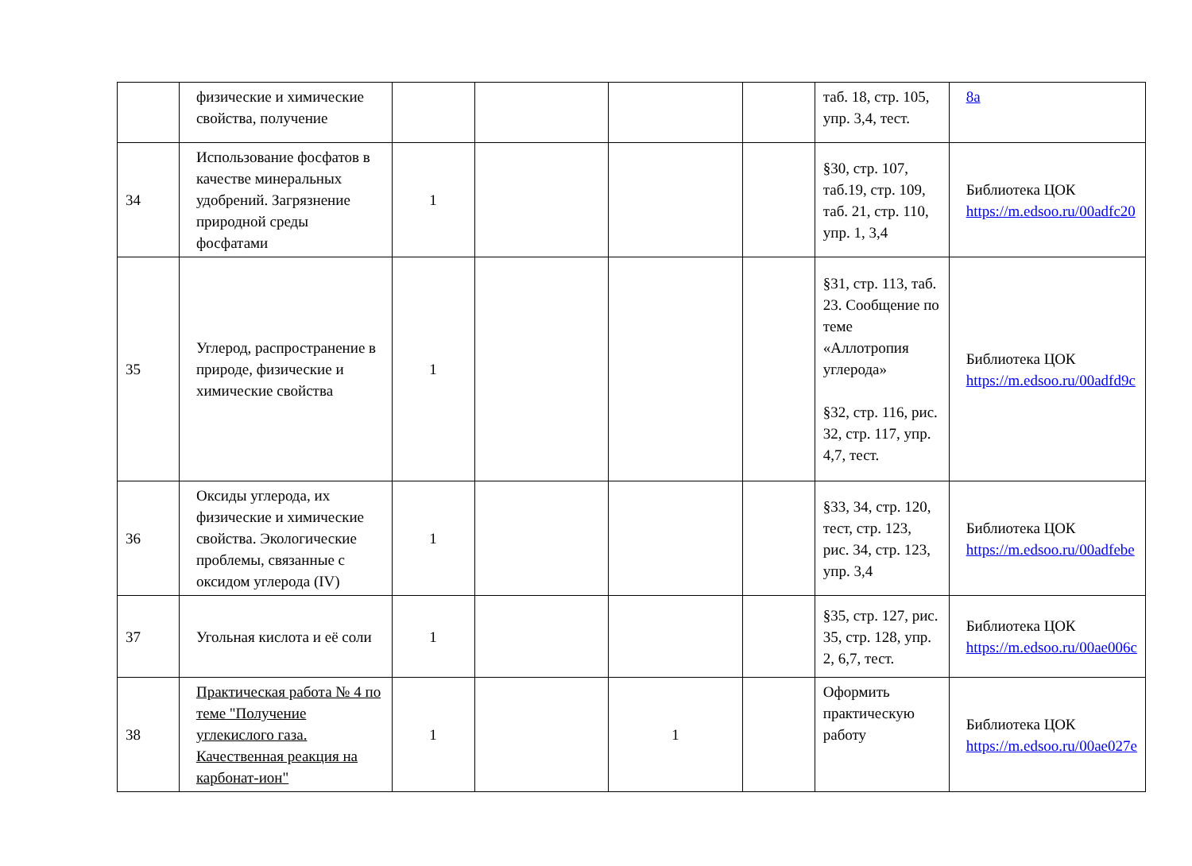| | физические и химические свойства, получение | | | | | таб. 18, стр. 105, упр. 3,4, тест. | 8a |
| 34 | Использование фосфатов в качестве минеральных удобрений. Загрязнение природной среды фосфатами | 1 | | | | §30, стр. 107, таб.19, стр. 109, таб. 21, стр. 110, упр. 1, 3,4 | Библиотека ЦОК https://m.edsoo.ru/00adfc20 |
| 35 | Углерод, распространение в природе, физические и химические свойства | 1 | | | | §31, стр. 113, таб. 23. Сообщение по теме «Аллотропия углерода» §32, стр. 116, рис. 32, стр. 117, упр. 4,7, тест. | Библиотека ЦОК https://m.edsoo.ru/00adfd9c |
| 36 | Оксиды углерода, их физические и химические свойства. Экологические проблемы, связанные с оксидом углерода (IV) | 1 | | | | §33, 34, стр. 120, тест, стр. 123, рис. 34, стр. 123, упр. 3,4 | Библиотека ЦОК https://m.edsoo.ru/00adfebe |
| 37 | Угольная кислота и её соли | 1 | | | | §35, стр. 127, рис. 35, стр. 128, упр. 2, 6,7, тест. | Библиотека ЦОК https://m.edsoo.ru/00ae006c |
| 38 | Практическая работа № 4 по теме "Получение углекислого газа. Качественная реакция на карбонат-ион" | 1 | | 1 | | Оформить практическую работу | Библиотека ЦОК https://m.edsoo.ru/00ae027e |